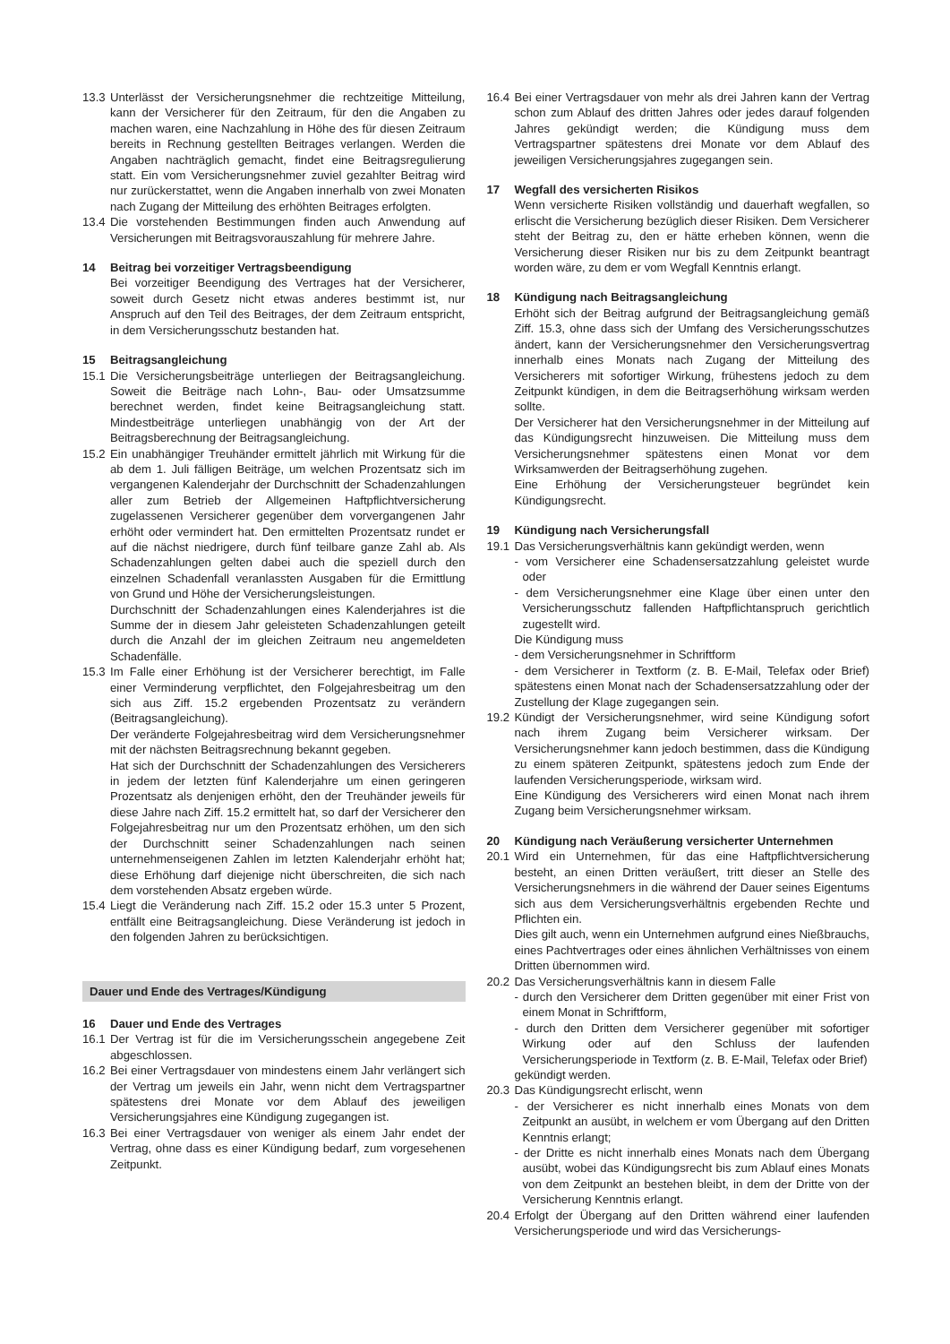13.3 Unterlässt der Versicherungsnehmer die rechtzeitige Mitteilung, kann der Versicherer für den Zeitraum, für den die Angaben zu machen waren, eine Nachzahlung in Höhe des für diesen Zeitraum bereits in Rechnung gestellten Beitrages verlangen. Werden die Angaben nachträglich gemacht, findet eine Beitragsregulierung statt. Ein vom Versicherungsnehmer zuviel gezahlter Beitrag wird nur zurückerstattet, wenn die Angaben innerhalb von zwei Monaten nach Zugang der Mitteilung des erhöhten Beitrages erfolgten.
13.4 Die vorstehenden Bestimmungen finden auch Anwendung auf Versicherungen mit Beitragsvorauszahlung für mehrere Jahre.
14 Beitrag bei vorzeitiger Vertragsbeendigung
Bei vorzeitiger Beendigung des Vertrages hat der Versicherer, soweit durch Gesetz nicht etwas anderes bestimmt ist, nur Anspruch auf den Teil des Beitrages, der dem Zeitraum entspricht, in dem Versicherungsschutz bestanden hat.
15 Beitragsangleichung
15.1 Die Versicherungsbeiträge unterliegen der Beitragsangleichung. Soweit die Beiträge nach Lohn-, Bau- oder Umsatzsumme berechnet werden, findet keine Beitragsangleichung statt. Mindestbeiträge unterliegen unabhängig von der Art der Beitragsberechnung der Beitragsangleichung.
15.2 Ein unabhängiger Treuhänder ermittelt jährlich mit Wirkung für die ab dem 1. Juli fälligen Beiträge, um welchen Prozentsatz sich im vergangenen Kalenderjahr der Durchschnitt der Schadenzahlungen aller zum Betrieb der Allgemeinen Haftpflichtversicherung zugelassenen Versicherer gegenüber dem vorvergangenen Jahr erhöht oder vermindert hat. Den ermittelten Prozentsatz rundet er auf die nächst niedrigere, durch fünf teilbare ganze Zahl ab. Als Schadenzahlungen gelten dabei auch die speziell durch den einzelnen Schadenfall veranlassten Ausgaben für die Ermittlung von Grund und Höhe der Versicherungsleistungen.
Durchschnitt der Schadenzahlungen eines Kalenderjahres ist die Summe der in diesem Jahr geleisteten Schadenzahlungen geteilt durch die Anzahl der im gleichen Zeitraum neu angemeldeten Schadenfälle.
15.3 Im Falle einer Erhöhung ist der Versicherer berechtigt, im Falle einer Verminderung verpflichtet, den Folgejahresbeitrag um den sich aus Ziff. 15.2 ergebenden Prozentsatz zu verändern (Beitragsangleichung).
Der veränderte Folgejahresbeitrag wird dem Versicherungsnehmer mit der nächsten Beitragsrechnung bekannt gegeben.
Hat sich der Durchschnitt der Schadenzahlungen des Versicherers in jedem der letzten fünf Kalenderjahre um einen geringeren Prozentsatz als denjenigen erhöht, den der Treuhänder jeweils für diese Jahre nach Ziff. 15.2 ermittelt hat, so darf der Versicherer den Folgejahresbeitrag nur um den Prozentsatz erhöhen, um den sich der Durchschnitt seiner Schadenzahlungen nach seinen unternehmenseigenen Zahlen im letzten Kalenderjahr erhöht hat; diese Erhöhung darf diejenige nicht überschreiten, die sich nach dem vorstehenden Absatz ergeben würde.
15.4 Liegt die Veränderung nach Ziff. 15.2 oder 15.3 unter 5 Prozent, entfällt eine Beitragsangleichung. Diese Veränderung ist jedoch in den folgenden Jahren zu berücksichtigen.
Dauer und Ende des Vertrages/Kündigung
16 Dauer und Ende des Vertrages
16.1 Der Vertrag ist für die im Versicherungsschein angegebene Zeit abgeschlossen.
16.2 Bei einer Vertragsdauer von mindestens einem Jahr verlängert sich der Vertrag um jeweils ein Jahr, wenn nicht dem Vertragspartner spätestens drei Monate vor dem Ablauf des jeweiligen Versicherungsjahres eine Kündigung zugegangen ist.
16.3 Bei einer Vertragsdauer von weniger als einem Jahr endet der Vertrag, ohne dass es einer Kündigung bedarf, zum vorgesehenen Zeitpunkt.
16.4 Bei einer Vertragsdauer von mehr als drei Jahren kann der Vertrag schon zum Ablauf des dritten Jahres oder jedes darauf folgenden Jahres gekündigt werden; die Kündigung muss dem Vertragspartner spätestens drei Monate vor dem Ablauf des jeweiligen Versicherungsjahres zugegangen sein.
17 Wegfall des versicherten Risikos
Wenn versicherte Risiken vollständig und dauerhaft wegfallen, so erlischt die Versicherung bezüglich dieser Risiken. Dem Versicherer steht der Beitrag zu, den er hätte erheben können, wenn die Versicherung dieser Risiken nur bis zu dem Zeitpunkt beantragt worden wäre, zu dem er vom Wegfall Kenntnis erlangt.
18 Kündigung nach Beitragsangleichung
Erhöht sich der Beitrag aufgrund der Beitragsangleichung gemäß Ziff. 15.3, ohne dass sich der Umfang des Versicherungsschutzes ändert, kann der Versicherungsnehmer den Versicherungsvertrag innerhalb eines Monats nach Zugang der Mitteilung des Versicherers mit sofortiger Wirkung, frühestens jedoch zu dem Zeitpunkt kündigen, in dem die Beitragserhöhung wirksam werden sollte.
Der Versicherer hat den Versicherungsnehmer in der Mitteilung auf das Kündigungsrecht hinzuweisen. Die Mitteilung muss dem Versicherungsnehmer spätestens einen Monat vor dem Wirksamwerden der Beitragserhöhung zugehen.
Eine Erhöhung der Versicherungsteuer begründet kein Kündigungsrecht.
19 Kündigung nach Versicherungsfall
19.1 Das Versicherungsverhältnis kann gekündigt werden, wenn
- vom Versicherer eine Schadensersatzzahlung geleistet wurde oder
- dem Versicherungsnehmer eine Klage über einen unter den Versicherungsschutz fallenden Haftpflichtanspruch gerichtlich zugestellt wird.
Die Kündigung muss
- dem Versicherungsnehmer in Schriftform
- dem Versicherer in Textform (z. B. E-Mail, Telefax oder Brief) spätestens einen Monat nach der Schadensersatzzahlung oder der Zustellung der Klage zugegangen sein.
19.2 Kündigt der Versicherungsnehmer, wird seine Kündigung sofort nach ihrem Zugang beim Versicherer wirksam. Der Versicherungsnehmer kann jedoch bestimmen, dass die Kündigung zu einem späteren Zeitpunkt, spätestens jedoch zum Ende der laufenden Versicherungsperiode, wirksam wird.
Eine Kündigung des Versicherers wird einen Monat nach ihrem Zugang beim Versicherungsnehmer wirksam.
20 Kündigung nach Veräußerung versicherter Unternehmen
20.1 Wird ein Unternehmen, für das eine Haftpflichtversicherung besteht, an einen Dritten veräußert, tritt dieser an Stelle des Versicherungsnehmers in die während der Dauer seines Eigentums sich aus dem Versicherungsverhältnis ergebenden Rechte und Pflichten ein.
Dies gilt auch, wenn ein Unternehmen aufgrund eines Nießbrauchs, eines Pachtvertrages oder eines ähnlichen Verhältnisses von einem Dritten übernommen wird.
20.2 Das Versicherungsverhältnis kann in diesem Falle
- durch den Versicherer dem Dritten gegenüber mit einer Frist von einem Monat in Schriftform,
- durch den Dritten dem Versicherer gegenüber mit sofortiger Wirkung oder auf den Schluss der laufenden Versicherungsperiode in Textform (z. B. E-Mail, Telefax oder Brief)
gekündigt werden.
20.3 Das Kündigungsrecht erlischt, wenn
- der Versicherer es nicht innerhalb eines Monats von dem Zeitpunkt an ausübt, in welchem er vom Übergang auf den Dritten Kenntnis erlangt;
- der Dritte es nicht innerhalb eines Monats nach dem Übergang ausübt, wobei das Kündigungsrecht bis zum Ablauf eines Monats von dem Zeitpunkt an bestehen bleibt, in dem der Dritte von der Versicherung Kenntnis erlangt.
20.4 Erfolgt der Übergang auf den Dritten während einer laufenden Versicherungsperiode und wird das Versicherungs-